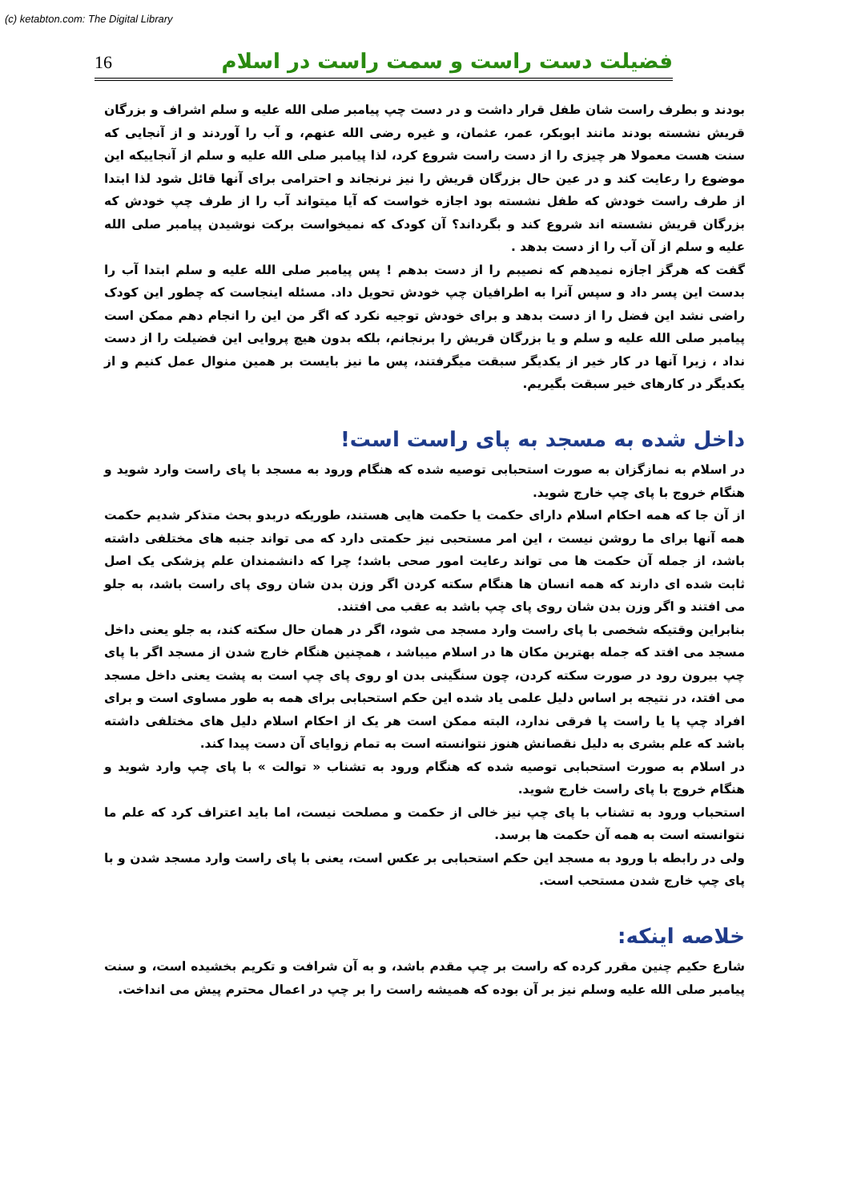(c) ketabton.com: The Digital Library
16 فضیلت دست راست و سمت راست در اسلام
بودند و بطرف راست شان طفل قرار داشت و در دست چپ پیامبر صلی الله علیه و سلم اشراف و بزرگان قریش نشسته بودند مانند ابوبکر، عمر، عثمان، و غیره رضی الله عنهم، و آب را آوردند و از آنجایی که سنت هست معمولا هر چیزی را از دست راست شروع کرد، لذا پیامبر صلی الله علیه و سلم از آنجاییکه این موضوع را رعایت کند و در عین حال بزرگان قریش را نیز نرنجاند و احترامی برای آنها قائل شود لذا ابتدا از طرف راست خودش که طفل نشسته بود اجازه خواست که آیا میتواند آب را از طرف چپ خودش که بزرگان قریش نشسته اند شروع کند و بگرداند؟ آن کودک که نمیخواست برکت نوشیدن پیامبر صلی الله علیه و سلم از آن آب را از دست بدهد .
گفت که هرگز اجازه نمیدهم که نصیبم را از دست بدهم ! پس پیامبر صلی الله علیه و سلم ابتدا آب را بدست این پسر داد و سپس آنرا به اطرافیان چپ خودش تحویل داد. مسئله اینجاست که چطور این کودک راضی نشد این فضل را از دست بدهد و برای خودش توجیه نکرد که اگر من این را انجام دهم ممکن است پیامبر صلی الله علیه و سلم و یا بزرگان قریش را برنجانم، بلکه بدون هیچ پروایی این فضیلت را از دست نداد ، زیرا آنها در کار خیر از یکدیگر سبقت میگرفتند، پس ما نیز بایست بر همین منوال عمل کنیم و از یکدیگر در کارهای خیر سبقت بگیریم.
داخل شده به مسجد به پای راست است!
در اسلام به نمازگزان به صورت استحبابی توصیه شده که هنگام ورود به مسجد با پای راست وارد شوید و هنگام خروج با پای چپ خارج شوید.
از آن جا که همه احکام اسلام دارای حکمت یا حکمت هایی هستند، طوریکه دربدو بحث متذکر شدیم حکمت همه آنها برای ما روشن نیست ، این امر مستحبی نیز حکمتی دارد که می تواند جنبه های مختلفی داشته باشد، از جمله آن حکمت ها می تواند رعایت امور صحی باشد؛ چرا که دانشمندان علم پزشکی یک اصل ثابت شده ای دارند که همه انسان ها هنگام سکته کردن اگر وزن بدن شان روی پای راست باشد، به جلو می افتند و اگر وزن بدن شان روی پای چپ باشد به عقب می افتند.
بنابراین وقتیکه شخصی با پای راست وارد مسجد می شود، اگر در همان حال سکته کند، به جلو یعنی داخل مسجد می افتد که جمله بهترین مکان ها در اسلام میباشد ، همچنین هنگام خارج شدن از مسجد اگر با پای چپ بیرون رود در صورت سکته کردن، چون سنگینی بدن او روی پای چپ است به پشت یعنی داخل مسجد می افتد، در نتیجه بر اساس دلیل علمی یاد شده این حکم استحبابی برای همه به طور مساوی است و برای افراد چپ پا یا راست پا فرقی ندارد، البته ممکن است هر یک از احکام اسلام دلیل های مختلفی داشته باشد که علم بشری به دلیل نقصانش هنوز نتوانسته است به تمام زوایای آن دست پیدا کند.
در اسلام به صورت استحبابی توصیه شده که هنگام ورود به تشناب « توالت » با پای چپ وارد شوید و هنگام خروج با پای راست خارج شوید.
استحباب ورود به تشناب با پای چپ نیز خالی از حکمت و مصلحت نیست، اما باید اعتراف کرد که علم ما نتوانسته است به همه آن حکمت ها برسد.
ولی در رابطه با ورود به مسجد این حکم استحبابی بر عکس است، یعنی با پای راست وارد مسجد شدن و با پای چپ خارج شدن مستحب است.
خلاصه اینکه:
شارع حکیم چنین مقرر کرده که راست بر چپ مقدم باشد، و به آن شرافت و تکریم بخشیده است، و سنت پیامبر صلی الله علیه وسلم نیز بر آن بوده که همیشه راست را بر چپ در اعمال محترم پیش می انداخت.